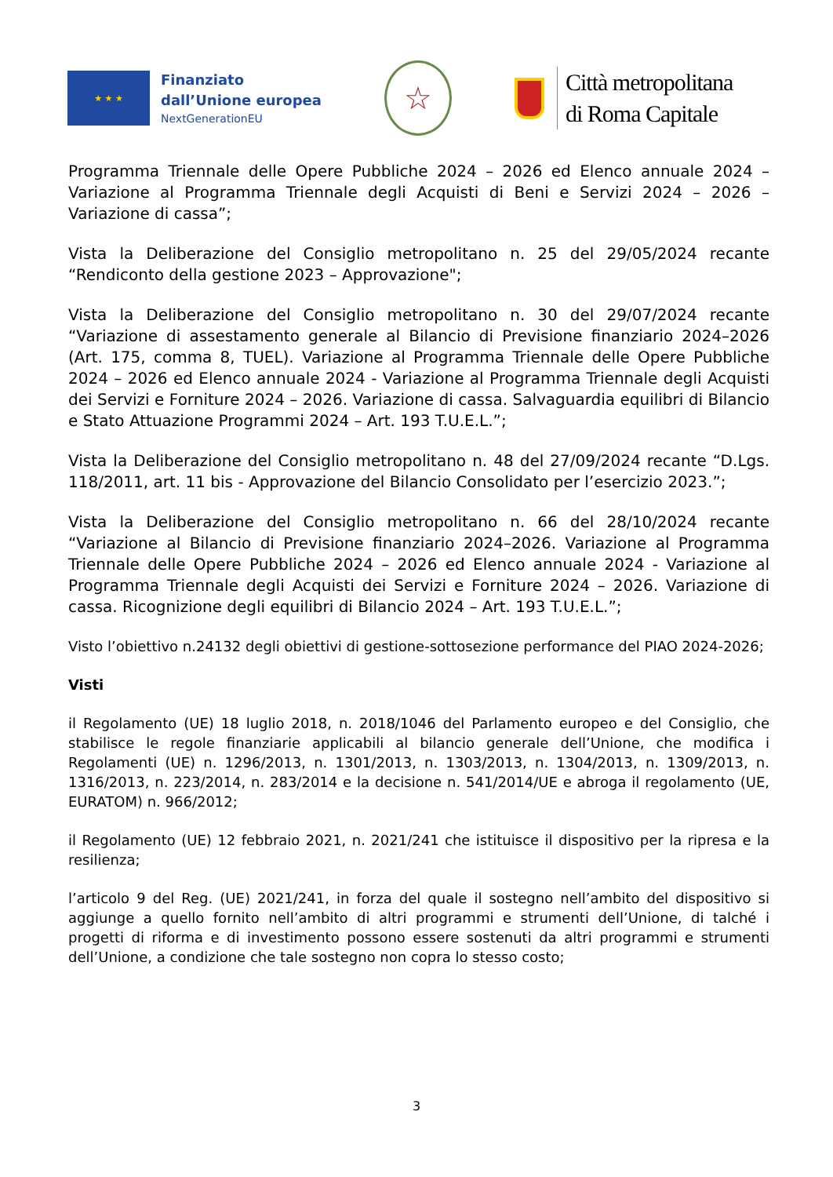★ ★ ★
Finanziato
dall’Unione europea
NextGenerationEU
☆
Città metropolitana
di Roma Capitale
Programma Triennale delle Opere Pubbliche 2024 – 2026 ed Elenco annuale 2024 – Variazione al Programma Triennale degli Acquisti di Beni e Servizi 2024 – 2026 – Variazione di cassa”;
Vista la Deliberazione del Consiglio metropolitano n. 25 del 29/05/2024 recante “Rendiconto della gestione 2023 – Approvazione";
Vista la Deliberazione del Consiglio metropolitano n. 30 del 29/07/2024 recante “Variazione di assestamento generale al Bilancio di Previsione finanziario 2024–2026 (Art. 175, comma 8, TUEL). Variazione al Programma Triennale delle Opere Pubbliche 2024 – 2026 ed Elenco annuale 2024 - Variazione al Programma Triennale degli Acquisti dei Servizi e Forniture 2024 – 2026. Variazione di cassa. Salvaguardia equilibri di Bilancio e Stato Attuazione Programmi 2024 – Art. 193 T.U.E.L.”;
Vista la Deliberazione del Consiglio metropolitano n. 48 del 27/09/2024 recante “D.Lgs. 118/2011, art. 11 bis - Approvazione del Bilancio Consolidato per l’esercizio 2023.”;
Vista la Deliberazione del Consiglio metropolitano n. 66 del 28/10/2024 recante “Variazione al Bilancio di Previsione finanziario 2024–2026. Variazione al Programma Triennale delle Opere Pubbliche 2024 – 2026 ed Elenco annuale 2024 - Variazione al Programma Triennale degli Acquisti dei Servizi e Forniture 2024 – 2026. Variazione di cassa. Ricognizione degli equilibri di Bilancio 2024 – Art. 193 T.U.E.L.”;
Visto l’obiettivo n.24132 degli obiettivi di gestione-sottosezione performance del PIAO 2024-2026;
Visti
il Regolamento (UE) 18 luglio 2018, n. 2018/1046 del Parlamento europeo e del Consiglio, che stabilisce le regole finanziarie applicabili al bilancio generale dell’Unione, che modifica i Regolamenti (UE) n. 1296/2013, n. 1301/2013, n. 1303/2013, n. 1304/2013, n. 1309/2013, n. 1316/2013, n. 223/2014, n. 283/2014 e la decisione n. 541/2014/UE e abroga il regolamento (UE, EURATOM) n. 966/2012;
il Regolamento (UE) 12 febbraio 2021, n. 2021/241 che istituisce il dispositivo per la ripresa e la resilienza;
l’articolo 9 del Reg. (UE) 2021/241, in forza del quale il sostegno nell’ambito del dispositivo si aggiunge a quello fornito nell’ambito di altri programmi e strumenti dell’Unione, di talché i progetti di riforma e di investimento possono essere sostenuti da altri programmi e strumenti dell’Unione, a condizione che tale sostegno non copra lo stesso costo;
3